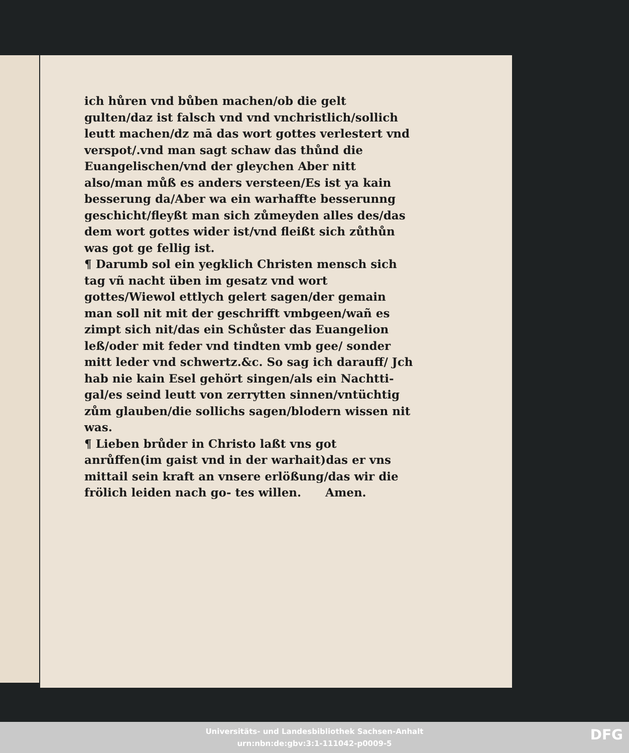ich hůren vnd bůben machen/ob die gelt gulten/daz ist falsch vnd vnd vnchristlich/sollich leutt machen/dz mā das wort gottes verlestert vnd verspot/.vnd man sagt schaw das thůnd die Euangelischen/vnd der gleychen Aber nitt also/man můß es anders versteen/Es ist ya kain besserung da/Aber wa ein warhaffte besserunng geschicht/fleyßt man sich zůmeyden alles des/das dem wort gottes wider ist/vnd fleißt sich zůthůn was got ge fellig ist.
¶ Darumb sol ein yegklich Christen mensch sich tag vñ nacht üben im gesatz vnd wort gottes/Wiewol ettlych gelert sagen/der gemain man soll nit mit der geschrifft vmbgeen/wañ es zimpt sich nit/das ein Schůster das Euangelion leß/oder mit feder vnd tindten vmb gee/ sonder mitt leder vnd schwertz.&c. So sag ich darauff/ Jch hab nie kain Esel gehört singen/als ein Nachtti- gal/es seind leutt von zerrytten sinnen/vntüchtig zům glauben/die sollichs sagen/blodern wissen nit was.
¶ Lieben brůder in Christo laßt vns got anrůffen(im gaist vnd in der warhait)das er vns mittail sein kraft an vnsere erlößung/das wir die frölich leiden nach go- tes willen. Amen.
Universitäts- und Landesbibliothek Sachsen-Anhalt
urn:nbn:de:gbv:3:1-111042-p0009-5
DFG